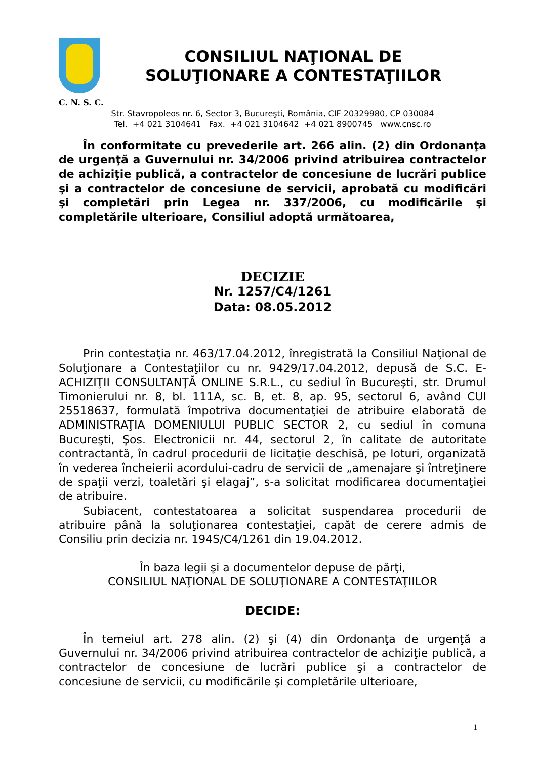CONSILIUL NAŢIONAL DE
SOLUŢIONARE A CONTESTAŢIILOR
C. N. S. C.
Str. Stavropoleos nr. 6, Sector 3, Bucureşti, România, CIF 20329980, CP 030084
Tel. +4 021 3104641 Fax. +4 021 3104642 +4 021 8900745 www.cnsc.ro
În conformitate cu prevederile art. 266 alin. (2) din Ordonanţa de urgenţă a Guvernului nr. 34/2006 privind atribuirea contractelor de achiziţie publică, a contractelor de concesiune de lucrări publice şi a contractelor de concesiune de servicii, aprobată cu modificări şi completări prin Legea nr. 337/2006, cu modificările şi completările ulterioare, Consiliul adoptă următoarea,
DECIZIE
Nr. 1257/C4/1261
Data: 08.05.2012
Prin contestaţia nr. 463/17.04.2012, înregistrată la Consiliul Naţional de Soluţionare a Contestaţiilor cu nr. 9429/17.04.2012, depusă de S.C. E-ACHIZIŢII CONSULTANŢĂ ONLINE S.R.L., cu sediul în Bucureşti, str. Drumul Timonierului nr. 8, bl. 111A, sc. B, et. 8, ap. 95, sectorul 6, având CUI 25518637, formulată împotriva documentaţiei de atribuire elaborată de ADMINISTRAŢIA DOMENIULUI PUBLIC SECTOR 2, cu sediul în comuna Bucureşti, Şos. Electronicii nr. 44, sectorul 2, în calitate de autoritate contractantă, în cadrul procedurii de licitaţie deschisă, pe loturi, organizată în vederea încheierii acordului-cadru de servicii de „amenajare şi întreţinere de spaţii verzi, toaletări şi elagaj”, s-a solicitat modificarea documentaţiei de atribuire.
Subiacent, contestatoarea a solicitat suspendarea procedurii de atribuire până la soluţionarea contestaţiei, capăt de cerere admis de Consiliu prin decizia nr. 194S/C4/1261 din 19.04.2012.
În baza legii şi a documentelor depuse de părţi,
CONSILIUL NAŢIONAL DE SOLUŢIONARE A CONTESTAŢIILOR
DECIDE:
În temeiul art. 278 alin. (2) şi (4) din Ordonanţa de urgenţă a Guvernului nr. 34/2006 privind atribuirea contractelor de achiziţie publică, a contractelor de concesiune de lucrări publice şi a contractelor de concesiune de servicii, cu modificările şi completările ulterioare,
1